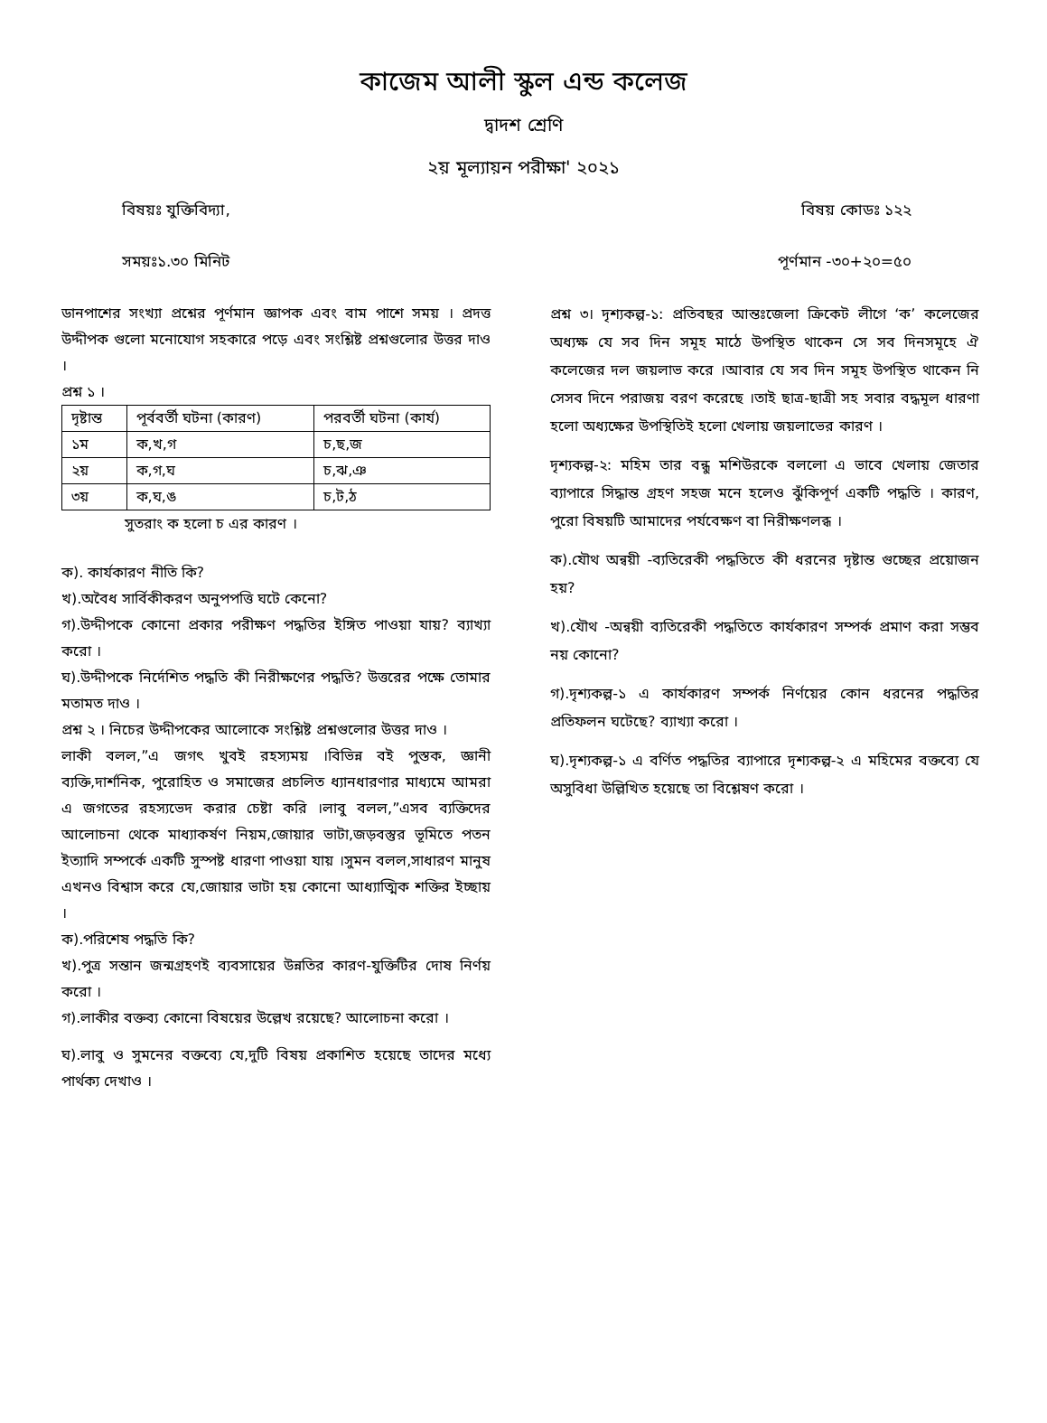কাজেম আলী স্কুল এন্ড কলেজ
দ্বাদশ শ্রেণি
২য় মূল্যায়ন পরীক্ষা' ২০২১
বিষয়ঃ যুক্তিবিদ্যা, বিষয় কোডঃ ১২২
সময়ঃ১.৩০ মিনিট পূর্ণমান -৩০+২০=৫০
ডানপাশের সংখ্যা প্রশ্নের পূর্ণমান জ্ঞাপক এবং বাম পাশে সময় । প্রদত্ত উদ্দীপক গুলো মনোযোগ সহকারে পড়ে এবং সংশ্লিষ্ট প্রশ্নগুলোর উত্তর দাও ।
প্রশ্ন ১ ।
| দৃষ্টান্ত | পূর্ববর্তী ঘটনা (কারণ) | পরবর্তী ঘটনা (কার্য) |
| ১ম | ক,খ,গ | চ,ছ,জ |
| ২য় | ক,গ,ঘ | চ,ঝ,ঞ |
| ৩য় | ক,ঘ,ঙ | চ,ট,ঠ |
সুতরাং ক হলো চ এর কারণ ।
ক). কার্যকারণ নীতি কি?
খ).অবৈধ সার্বিকীকরণ অনুপপত্তি ঘটে কেনো?
গ).উদ্দীপকে কোনো প্রকার পরীক্ষণ পদ্ধতির ইঙ্গিত পাওয়া যায়? ব্যাখ্যা করো ।
ঘ).উদ্দীপকে নির্দেশিত পদ্ধতি কী নিরীক্ষণের পদ্ধতি? উত্তরের পক্ষে তোমার মতামত দাও ।
প্রশ্ন ২ । নিচের উদ্দীপকের আলোকে সংশ্লিষ্ট প্রশ্নগুলোর উত্তর দাও ।
লাকী বলল,”এ জগৎ খুবই রহস্যময় ।বিভিন্ন বই পুস্তক, জ্ঞানী ব্যক্তি,দার্শনিক, পুরোহিত ও সমাজের প্রচলিত ধ্যানধারণার মাধ্যমে আমরা এ জগতের রহস্যভেদ করার চেষ্টা করি ।লাবু বলল,”এসব ব্যক্তিদের আলোচনা থেকে মাধ্যাকর্ষণ নিয়ম,জোয়ার ভাটা,জড়বস্তুর ভূমিতে পতন ইত্যাদি সম্পর্কে একটি সুস্পষ্ট ধারণা পাওয়া যায় ।সুমন বলল,সাধারণ মানুষ এখনও বিশ্বাস করে যে,জোয়ার ভাটা হয় কোনো আধ্যাত্মিক শক্তির ইচ্ছায় ।
ক).পরিশেষ পদ্ধতি কি?
খ).পুত্র সন্তান জন্মগ্রহণই ব্যবসায়ের উন্নতির কারণ-যুক্তিটির দোষ নির্ণয় করো ।
গ).লাকীর বক্তব্য কোনো বিষয়ের উল্লেখ রয়েছে? আলোচনা করো ।
ঘ).লাবু ও সুমনের বক্তব্যে যে,দুটি বিষয় প্রকাশিত হয়েছে তাদের মধ্যে পার্থক্য দেখাও ।
প্রশ্ন ৩। দৃশ্যকল্প-১: প্রতিবছর আন্তঃজেলা ক্রিকেট লীগে ‘ক’ কলেজের অধ্যক্ষ যে সব দিন সমূহ মাঠে উপস্থিত থাকেন সে সব দিনসমূহে ঐ কলেজের দল জয়লাভ করে ।আবার যে সব দিন সমূহ উপস্থিত থাকেন নি সেসব দিনে পরাজয় বরণ করেছে ।তাই ছাত্র-ছাত্রী সহ সবার বদ্ধমূল ধারণা হলো অধ্যক্ষের উপস্থিতিই হলো খেলায় জয়লাভের কারণ ।
দৃশ্যকল্প-২: মহিম তার বন্ধু মশিউরকে বললো এ ভাবে খেলায় জেতার ব্যাপারে সিদ্ধান্ত গ্রহণ সহজ মনে হলেও ঝুঁকিপূর্ণ একটি পদ্ধতি । কারণ, পুরো বিষয়টি আমাদের পর্যবেক্ষণ বা নিরীক্ষণলব্ধ ।
ক).যৌথ অন্বয়ী -ব্যতিরেকী পদ্ধতিতে কী ধরনের দৃষ্টান্ত গুচ্ছের প্রয়োজন হয়?
খ).যৌথ -অন্বয়ী ব্যতিরেকী পদ্ধতিতে কার্যকারণ সম্পর্ক প্রমাণ করা সম্ভব নয় কোনো?
গ).দৃশ্যকল্প-১ এ কার্যকারণ সম্পর্ক নির্ণয়ের কোন ধরনের পদ্ধতির প্রতিফলন ঘটেছে? ব্যাখ্যা করো ।
ঘ).দৃশ্যকল্প-১ এ বর্ণিত পদ্ধতির ব্যাপারে দৃশ্যকল্প-২ এ মহিমের বক্তব্যে যে অসুবিধা উল্লিখিত হয়েছে তা বিশ্লেষণ করো ।